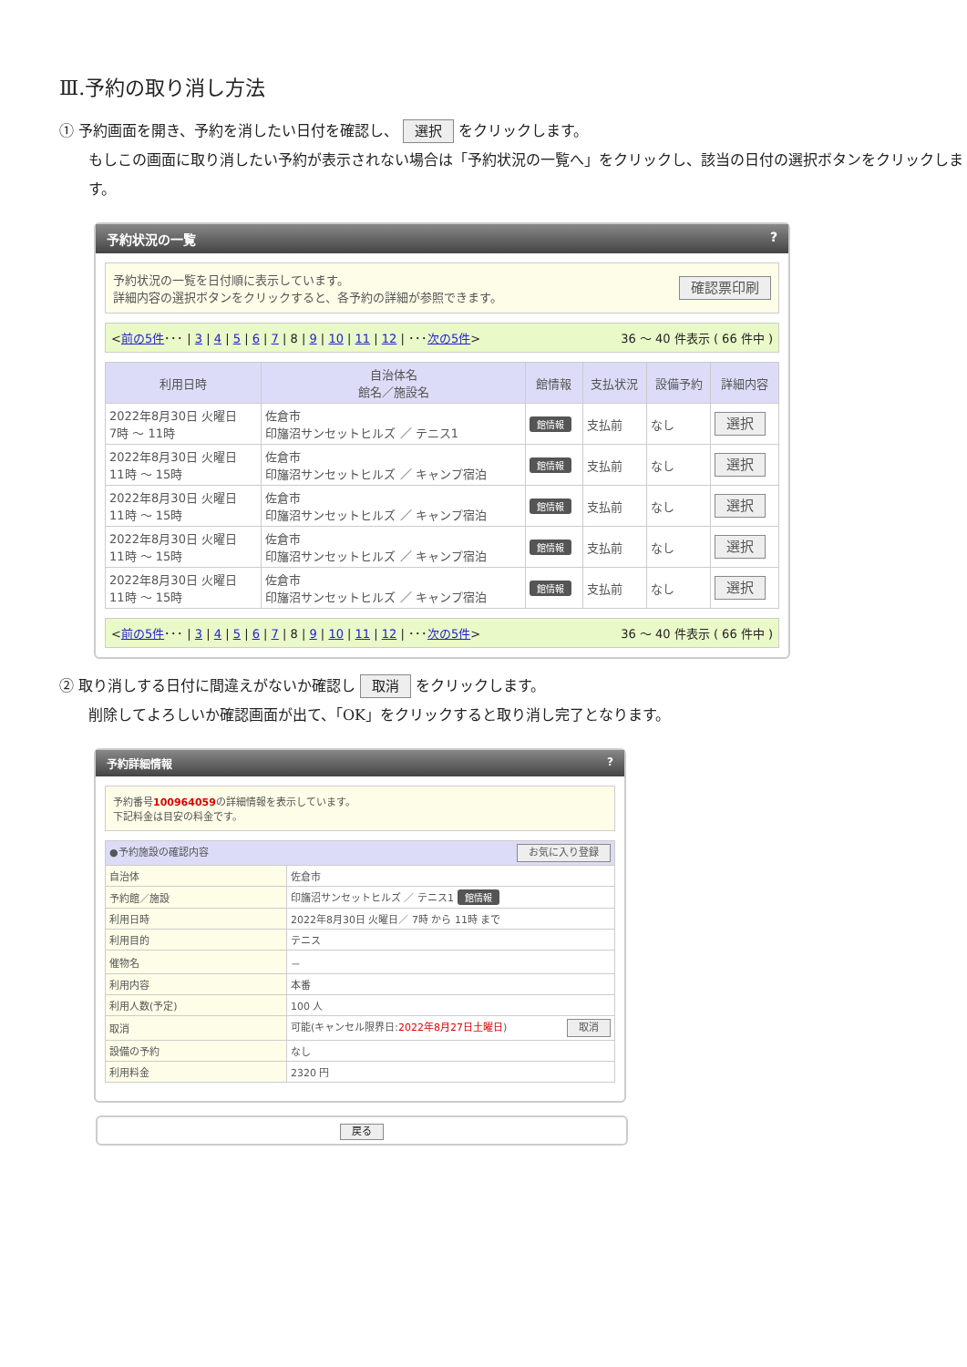Ⅲ.予約の取り消し方法
① 予約画面を開き、予約を消したい日付を確認し、 選択 をクリックします。
もしこの画面に取り消したい予約が表示されない場合は「予約状況の一覧へ」をクリックし、該当の日付の選択ボタンをクリックします。
予約状況の一覧 ?
予約状況の一覧を日付順に表示しています。
詳細内容の選択ボタンをクリックすると、各予約の詳細が参照できます。
確認票印刷
<前の5件･･･ | 3 | 4 | 5 | 6 | 7 | 8 | 9 | 10 | 11 | 12 | ･･･次の5件> 36 ～ 40 件表示 ( 66 件中 )
| 利用日時 | 自治体名 館名／施設名 | 館情報 | 支払状況 | 設備予約 | 詳細内容 |
| --- | --- | --- | --- | --- | --- |
| 2022年8月30日 火曜日 7時 ～ 11時 | 佐倉市 印旛沼サンセットヒルズ ／ テニス1 | 館情報 | 支払前 | なし | 選択 |
| 2022年8月30日 火曜日 11時 ～ 15時 | 佐倉市 印旛沼サンセットヒルズ ／ キャンプ宿泊 | 館情報 | 支払前 | なし | 選択 |
| 2022年8月30日 火曜日 11時 ～ 15時 | 佐倉市 印旛沼サンセットヒルズ ／ キャンプ宿泊 | 館情報 | 支払前 | なし | 選択 |
| 2022年8月30日 火曜日 11時 ～ 15時 | 佐倉市 印旛沼サンセットヒルズ ／ キャンプ宿泊 | 館情報 | 支払前 | なし | 選択 |
| 2022年8月30日 火曜日 11時 ～ 15時 | 佐倉市 印旛沼サンセットヒルズ ／ キャンプ宿泊 | 館情報 | 支払前 | なし | 選択 |
<前の5件･･･ | 3 | 4 | 5 | 6 | 7 | 8 | 9 | 10 | 11 | 12 | ･･･次の5件> 36 ～ 40 件表示 ( 66 件中 )
② 取り消しする日付に間違えがないか確認し 取消 をクリックします。
削除してよろしいか確認画面が出て、「OK」をクリックすると取り消し完了となります。
予約詳細情報 ?
予約番号100964059の詳細情報を表示しています。
下記料金は目安の料金です。
| ●予約施設の確認内容 お気に入り登録 | |
| --- | --- |
| 自治体 | 佐倉市 |
| 予約館／施設 | 印旛沼サンセットヒルズ ／ テニス1 館情報 |
| 利用日時 | 2022年8月30日 火曜日／ 7時 から 11時 まで |
| 利用目的 | テニス |
| 催物名 | － |
| 利用内容 | 本番 |
| 利用人数(予定) | 100 人 |
| 取消 | 可能(キャンセル限界日: 2022年8月27日土曜日 ) 取消 |
| 設備の予約 | なし |
| 利用料金 | 2320 円 |
戻る